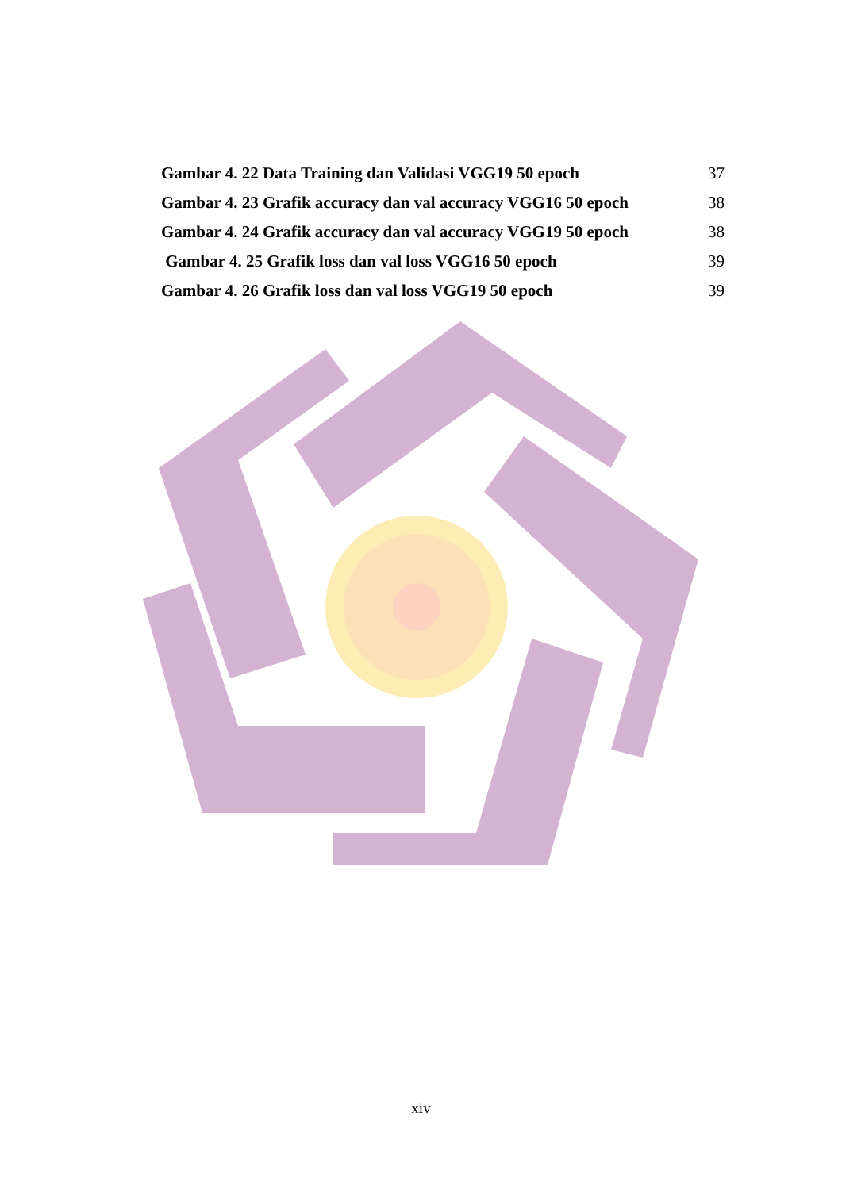Gambar 4. 22 Data Training dan Validasi VGG19 50 epoch 37
Gambar 4. 23 Grafik accuracy dan val accuracy VGG16 50 epoch 38
Gambar 4. 24 Grafik accuracy dan val accuracy VGG19 50 epoch 38
Gambar 4. 25 Grafik loss dan val loss VGG16 50 epoch 39
Gambar 4. 26 Grafik loss dan val loss VGG19 50 epoch 39
xiv